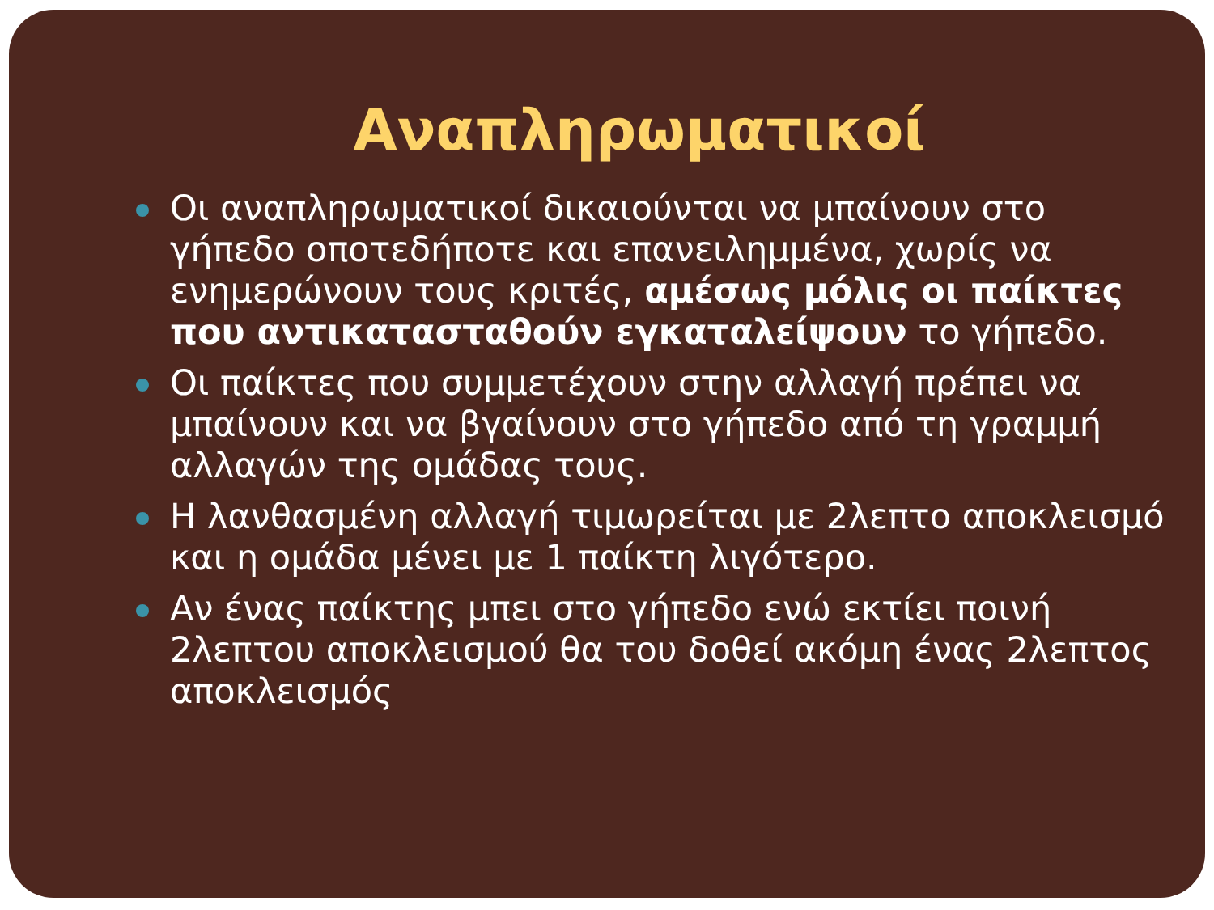Αναπληρωματικοί
Οι αναπληρωματικοί δικαιούνται να μπαίνουν στο γήπεδο οποτεδήποτε και επανειλημμένα, χωρίς να ενημερώνουν τους κριτές, αμέσως μόλις οι παίκτες που αντικατασταθούν εγκαταλείψουν το γήπεδο.
Οι παίκτες που συμμετέχουν στην αλλαγή πρέπει να μπαίνουν και να βγαίνουν στο γήπεδο από τη γραμμή αλλαγών της ομάδας τους.
Η λανθασμένη αλλαγή τιμωρείται με 2λεπτο αποκλεισμό και η ομάδα μένει με 1 παίκτη λιγότερο.
Αν ένας παίκτης μπει στο γήπεδο ενώ εκτίει ποινή 2λεπτου αποκλεισμού θα του δοθεί ακόμη ένας 2λεπτος αποκλεισμός